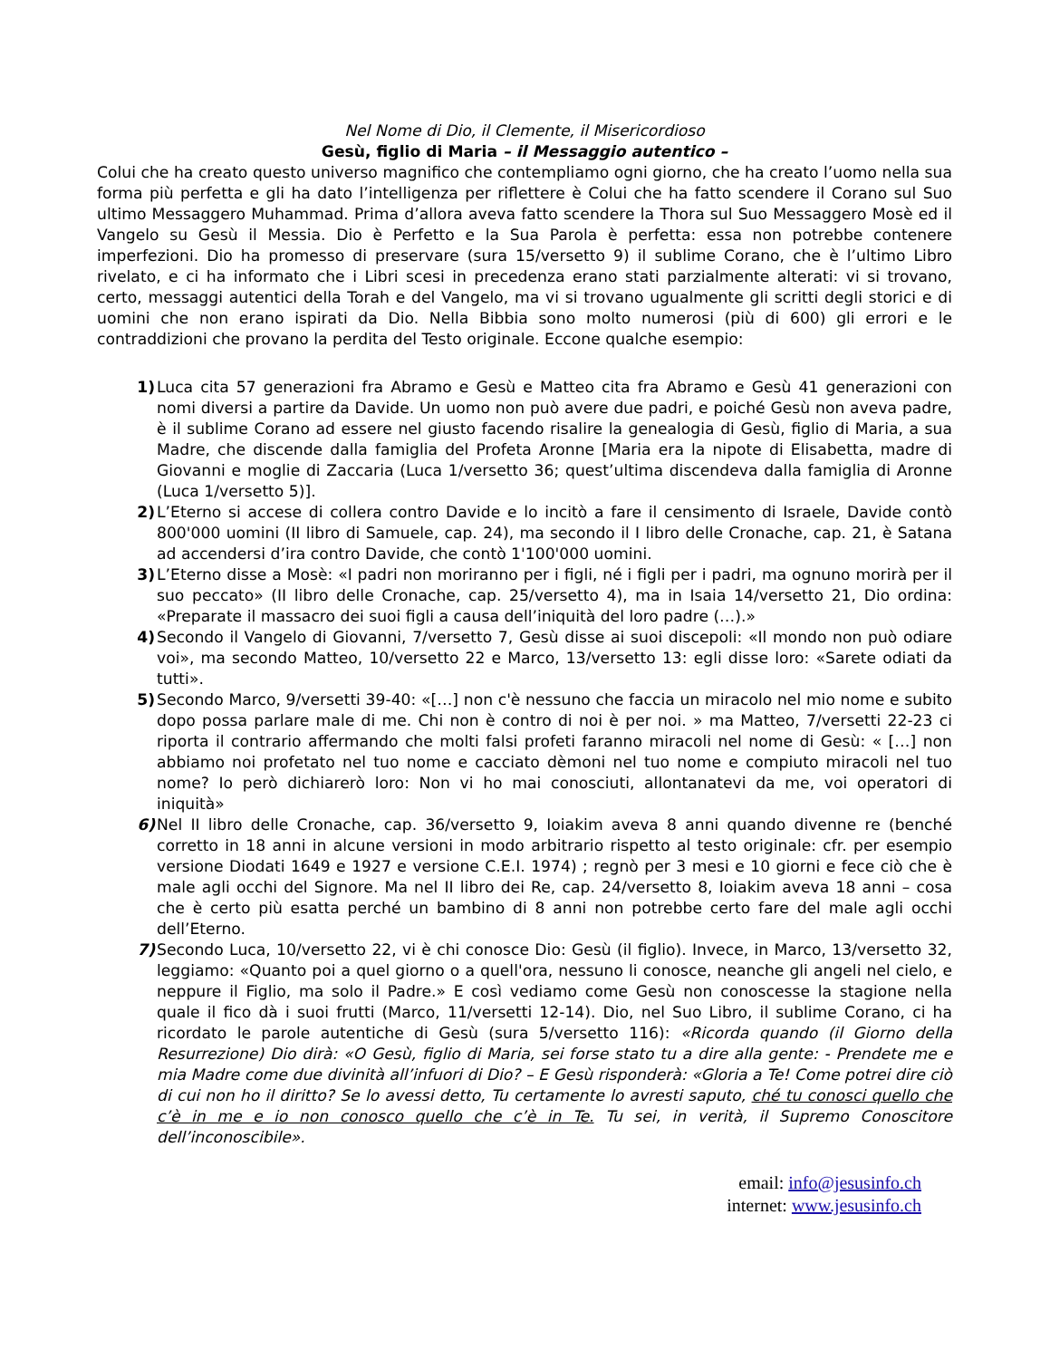Nel Nome di Dio, il Clemente, il Misericordioso
Gesù, figlio di Maria – il Messaggio autentico –
Colui che ha creato questo universo magnifico che contempliamo ogni giorno, che ha creato l’uomo nella sua forma più perfetta e gli ha dato l’intelligenza per riflettere è Colui che ha fatto scendere il Corano sul Suo ultimo Messaggero Muhammad. Prima d’allora aveva fatto scendere la Thora sul Suo Messaggero Mosè ed il Vangelo su Gesù il Messia. Dio è Perfetto e la Sua Parola è perfetta: essa non potrebbe contenere imperfezioni. Dio ha promesso di preservare (sura 15/versetto 9) il sublime Corano, che è l’ultimo Libro rivelato, e ci ha informato che i Libri scesi in precedenza erano stati parzialmente alterati: vi si trovano, certo, messaggi autentici della Torah e del Vangelo, ma vi si trovano ugualmente gli scritti degli storici e di uomini che non erano ispirati da Dio. Nella Bibbia sono molto numerosi (più di 600) gli errori e le contraddizioni che provano la perdita del Testo originale. Eccone qualche esempio:
1) Luca cita 57 generazioni fra Abramo e Gesù e Matteo cita fra Abramo e Gesù 41 generazioni con nomi diversi a partire da Davide. Un uomo non può avere due padri, e poiché Gesù non aveva padre, è il sublime Corano ad essere nel giusto facendo risalire la genealogia di Gesù, figlio di Maria, a sua Madre, che discende dalla famiglia del Profeta Aronne [Maria era la nipote di Elisabetta, madre di Giovanni e moglie di Zaccaria (Luca 1/versetto 36; quest’ultima discendeva dalla famiglia di Aronne (Luca 1/versetto 5)].
2) L’Eterno si accese di collera contro Davide e lo incitò a fare il censimento di Israele, Davide contò 800'000 uomini (II libro di Samuele, cap. 24), ma secondo il I libro delle Cronache, cap. 21, è Satana ad accendersi d’ira contro Davide, che contò 1'100'000 uomini.
3) L’Eterno disse a Mosè: «I padri non moriranno per i figli, né i figli per i padri, ma ognuno morirà per il suo peccato» (II libro delle Cronache, cap. 25/versetto 4), ma in Isaia 14/versetto 21, Dio ordina: «Preparate il massacro dei suoi figli a causa dell’iniquità del loro padre (…).»
4) Secondo il Vangelo di Giovanni, 7/versetto 7, Gesù disse ai suoi discepoli: «Il mondo non può odiare voi», ma secondo Matteo, 10/versetto 22 e Marco, 13/versetto 13: egli disse loro: «Sarete odiati da tutti».
5) Secondo Marco, 9/versetti 39-40: «[…] non c'è nessuno che faccia un miracolo nel mio nome e subito dopo possa parlare male di me. Chi non è contro di noi è per noi. » ma Matteo, 7/versetti 22-23 ci riporta il contrario affermando che molti falsi profeti faranno miracoli nel nome di Gesù: « […] non abbiamo noi profetato nel tuo nome e cacciato dèmoni nel tuo nome e compiuto miracoli nel tuo nome? Io però dichiarerò loro: Non vi ho mai conosciuti, allontanatevi da me, voi operatori di iniquità»
6) Nel II libro delle Cronache, cap. 36/versetto 9, Ioiakim aveva 8 anni quando divenne re (benché corretto in 18 anni in alcune versioni in modo arbitrario rispetto al testo originale: cfr. per esempio versione Diodati 1649 e 1927 e versione C.E.I. 1974) ; regnò per 3 mesi e 10 giorni e fece ciò che è male agli occhi del Signore. Ma nel II libro dei Re, cap. 24/versetto 8, Ioiakim aveva 18 anni – cosa che è certo più esatta perché un bambino di 8 anni non potrebbe certo fare del male agli occhi dell’Eterno.
7) Secondo Luca, 10/versetto 22, vi è chi conosce Dio: Gesù (il figlio). Invece, in Marco, 13/versetto 32, leggiamo: «Quanto poi a quel giorno o a quell'ora, nessuno li conosce, neanche gli angeli nel cielo, e neppure il Figlio, ma solo il Padre.» E così vediamo come Gesù non conoscesse la stagione nella quale il fico dà i suoi frutti (Marco, 11/versetti 12-14). Dio, nel Suo Libro, il sublime Corano, ci ha ricordato le parole autentiche di Gesù (sura 5/versetto 116): «Ricorda quando (il Giorno della Resurrezione) Dio dirà: «O Gesù, figlio di Maria, sei forse stato tu a dire alla gente: - Prendete me e mia Madre come due divinità all’infuori di Dio? – E Gesù risponderà: «Gloria a Te! Come potrei dire ciò di cui non ho il diritto? Se lo avessi detto, Tu certamente lo avresti saputo, ché tu conosci quello che c’è in me e io non conosco quello che c’è in Te. Tu sei, in verità, il Supremo Conoscitore dell’inconoscibile».
email: info@jesusinfo.ch
internet: www.jesusinfo.ch